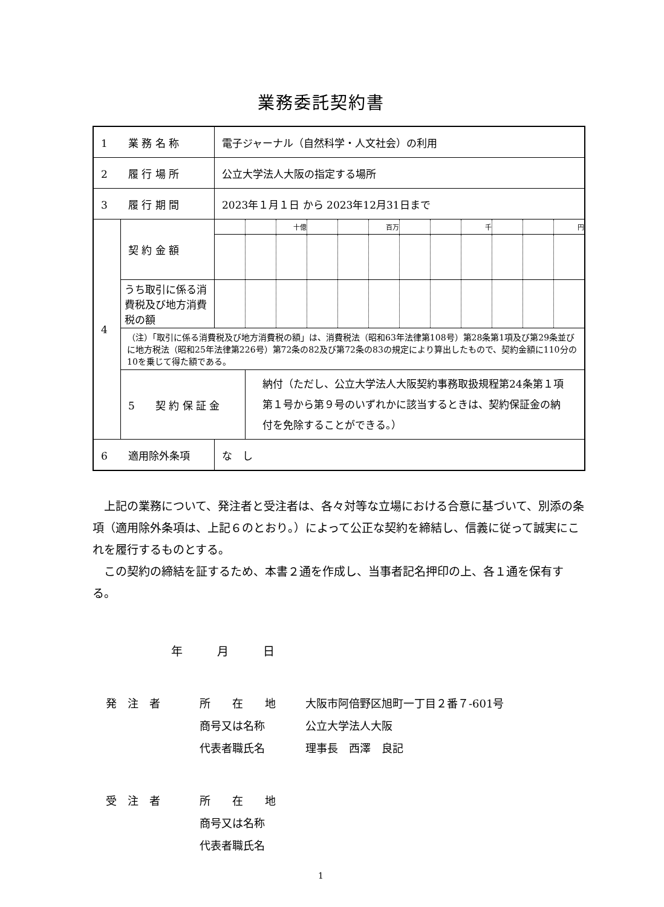業務委託契約書
| 1 業 務 名 称 | | 電子ジャーナル（自然科学・人文社会）の利用 | | | | | | | | | | | |
| 2 履 行 場 所 | | 公立大学法人大阪の指定する場所 | | | | | | | | | | | |
| 3 履 行 期 間 | | 2023年１月１日 から 2023年12月31日まで | | | | | | | | | | | |
| 4 | 契 約 金 額 | | | 十億 | | | 百万 | | | 千 | | | 円 |
| | うち取引に係る消費税及び地方消費税の額 | | | | | | | | | | | | |
| | （注）「取引に係る消費税及び地方消費税の額」は、消費税法（昭和63年法律第108号）第28条第1項及び第29条並びに地方税法（昭和25年法律第226号）第72条の82及び第72条の83の規定により算出したもので、契約金額に110分の10を乗じて得た額である。 | | | | | | | | | | | | |
| | 5 契 約 保 証 金 | | 納付（ただし、公立大学法人大阪契約事務取扱規程第24条第１項第１号から第９号のいずれかに該当するときは、契約保証金の納付を免除することができる。） | | | | | | | | | | |
| 6 適用除外条項 | | な し | | | | | | | | | | | |
　上記の業務について、発注者と受注者は、各々対等な立場における合意に基づいて、別添の条項（適用除外条項は、上記６のとおり。）によって公正な契約を締結し、信義に従って誠実にこれを履行するものとする。
　この契約の締結を証するため、本書２通を作成し、当事者記名押印の上、各１通を保有する。
年　　　月　　　日
発　注　者 所　　在　　地 大阪市阿倍野区旭町一丁目２番７-601号
商号又は名称 公立大学法人大阪
代表者職氏名 理事長　西澤　良記
受　注　者 所　　在　　地
商号又は名称
代表者職氏名
1